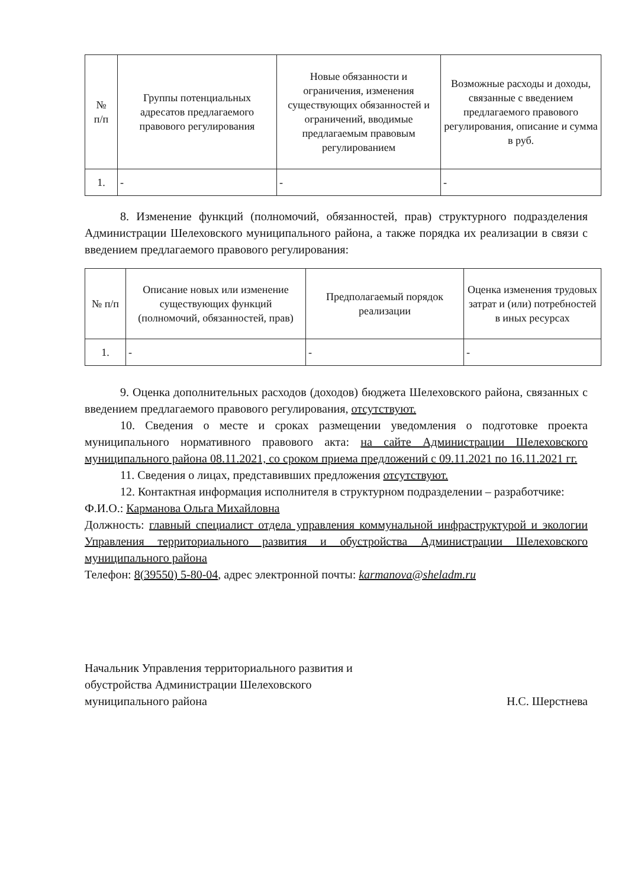| № п/п | Группы потенциальных адресатов предлагаемого правового регулирования | Новые обязанности и ограничения, изменения существующих обязанностей и ограничений, вводимые предлагаемым правовым регулированием | Возможные расходы и доходы, связанные с введением предлагаемого правового регулирования, описание и сумма в руб. |
| --- | --- | --- | --- |
| 1. | - | - | - |
8. Изменение функций (полномочий, обязанностей, прав) структурного подразделения Администрации Шелеховского муниципального района, а также порядка их реализации в связи с введением предлагаемого правового регулирования:
| № п/п | Описание новых или изменение существующих функций (полномочий, обязанностей, прав) | Предполагаемый порядок реализации | Оценка изменения трудовых затрат и (или) потребностей в иных ресурсах |
| --- | --- | --- | --- |
| 1. | - | - | - |
9. Оценка дополнительных расходов (доходов) бюджета Шелеховского района, связанных с введением предлагаемого правового регулирования, отсутствуют.
10. Сведения о месте и сроках размещении уведомления о подготовке проекта муниципального нормативного правового акта: на сайте Администрации Шелеховского муниципального района 08.11.2021, со сроком приема предложений с 09.11.2021 по 16.11.2021 гг.
11. Сведения о лицах, представивших предложения отсутствуют.
12. Контактная информация исполнителя в структурном подразделении – разработчике:
Ф.И.О.: Карманова Ольга Михайловна
Должность: главный специалист отдела управления коммунальной инфраструктурой и экологии Управления территориального развития и обустройства Администрации Шелеховского муниципального района
Телефон: 8(39550) 5-80-04, адрес электронной почты: karmanova@sheladm.ru
Начальник Управления территориального развития и обустройства Администрации Шелеховского муниципального района
Н.С. Шерстнева